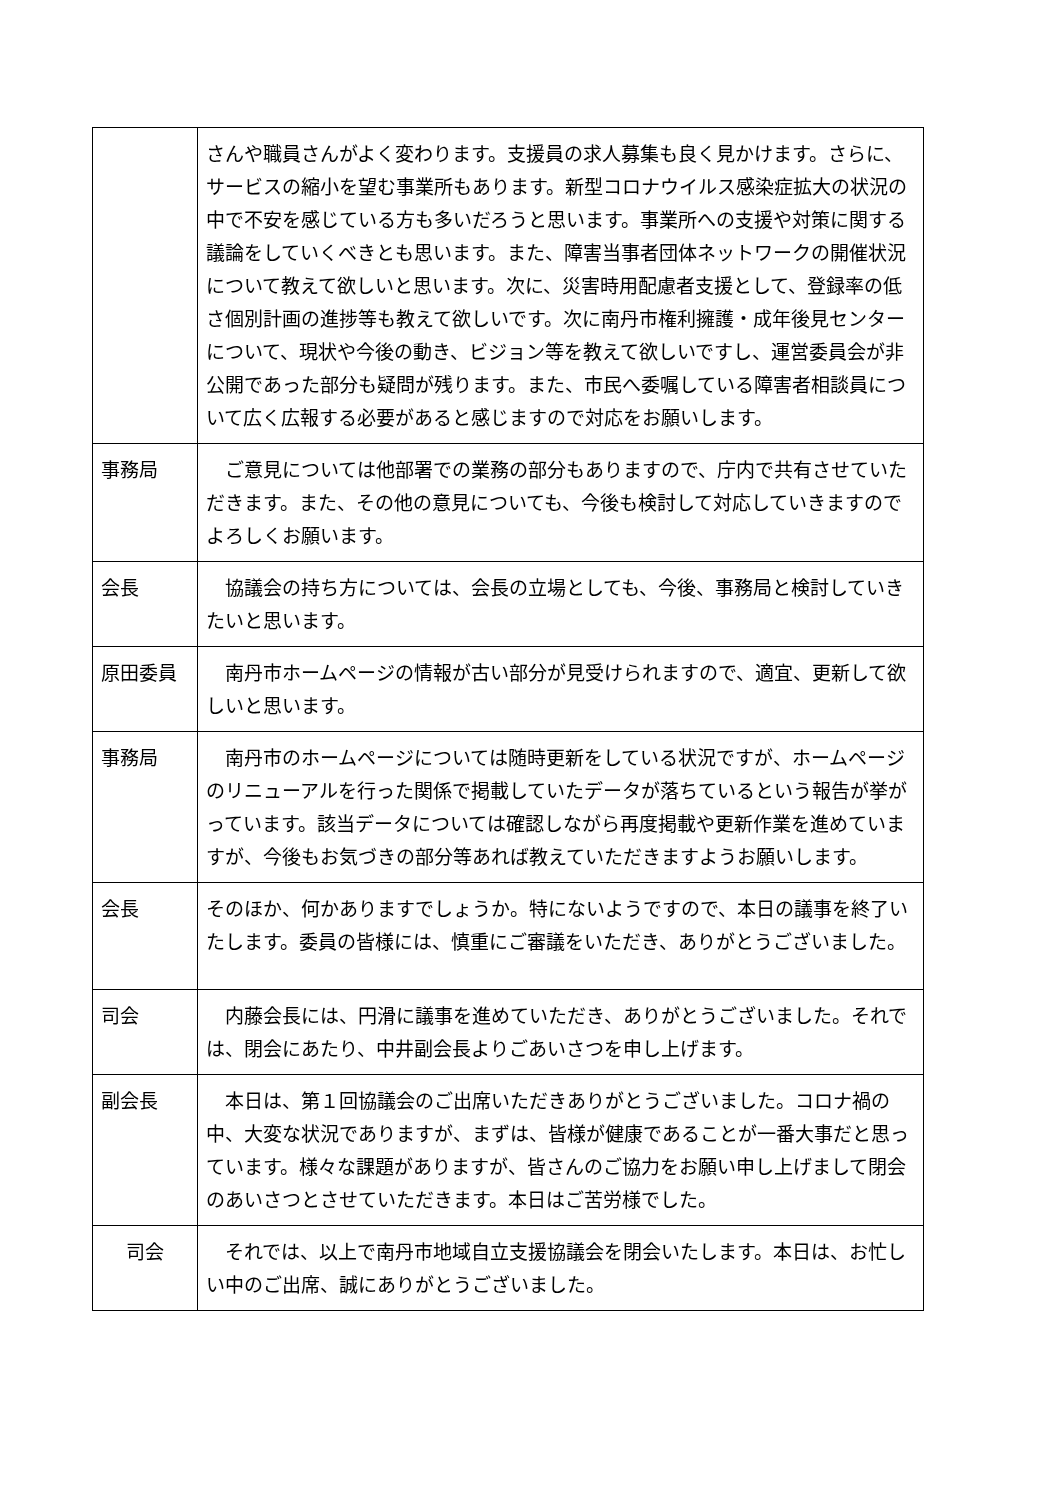| | さんや職員さんがよく変わります。支援員の求人募集も良く見かけます。さらに、サービスの縮小を望む事業所もあります。新型コロナウイルス感染症拡大の状況の中で不安を感じている方も多いだろうと思います。事業所への支援や対策に関する議論をしていくべきとも思います。また、障害当事者団体ネットワークの開催状況について教えて欲しいと思います。次に、災害時用配慮者支援として、登録率の低さ個別計画の進捗等も教えて欲しいです。次に南丹市権利擁護・成年後見センターについて、現状や今後の動き、ビジョン等を教えて欲しいですし、運営委員会が非公開であった部分も疑問が残ります。また、市民へ委嘱している障害者相談員について広く広報する必要があると感じますので対応をお願いします。 |
| 事務局 | ご意見については他部署での業務の部分もありますので、庁内で共有させていただきます。また、その他の意見についても、今後も検討して対応していきますのでよろしくお願います。 |
| 会長 | 協議会の持ち方については、会長の立場としても、今後、事務局と検討していきたいと思います。 |
| 原田委員 | 南丹市ホームページの情報が古い部分が見受けられますので、適宜、更新して欲しいと思います。 |
| 事務局 | 南丹市のホームページについては随時更新をしている状況ですが、ホームページのリニューアルを行った関係で掲載していたデータが落ちているという報告が挙がっています。該当データについては確認しながら再度掲載や更新作業を進めていますが、今後もお気づきの部分等あれば教えていただきますようお願いします。 |
| 会長 | そのほか、何かありますでしょうか。特にないようですので、本日の議事を終了いたします。委員の皆様には、慎重にご審議をいただき、ありがとうございました。 |
| 司会 | 内藤会長には、円滑に議事を進めていただき、ありがとうございました。それでは、閉会にあたり、中井副会長よりごあいさつを申し上げます。 |
| 副会長 | 本日は、第１回協議会のご出席いただきありがとうございました。コロナ禍の中、大変な状況でありますが、まずは、皆様が健康であることが一番大事だと思っています。様々な課題がありますが、皆さんのご協力をお願い申し上げまして閉会のあいさつとさせていただきます。本日はご苦労様でした。 |
| 司会 | それでは、以上で南丹市地域自立支援協議会を閉会いたします。本日は、お忙しい中のご出席、誠にありがとうございました。 |